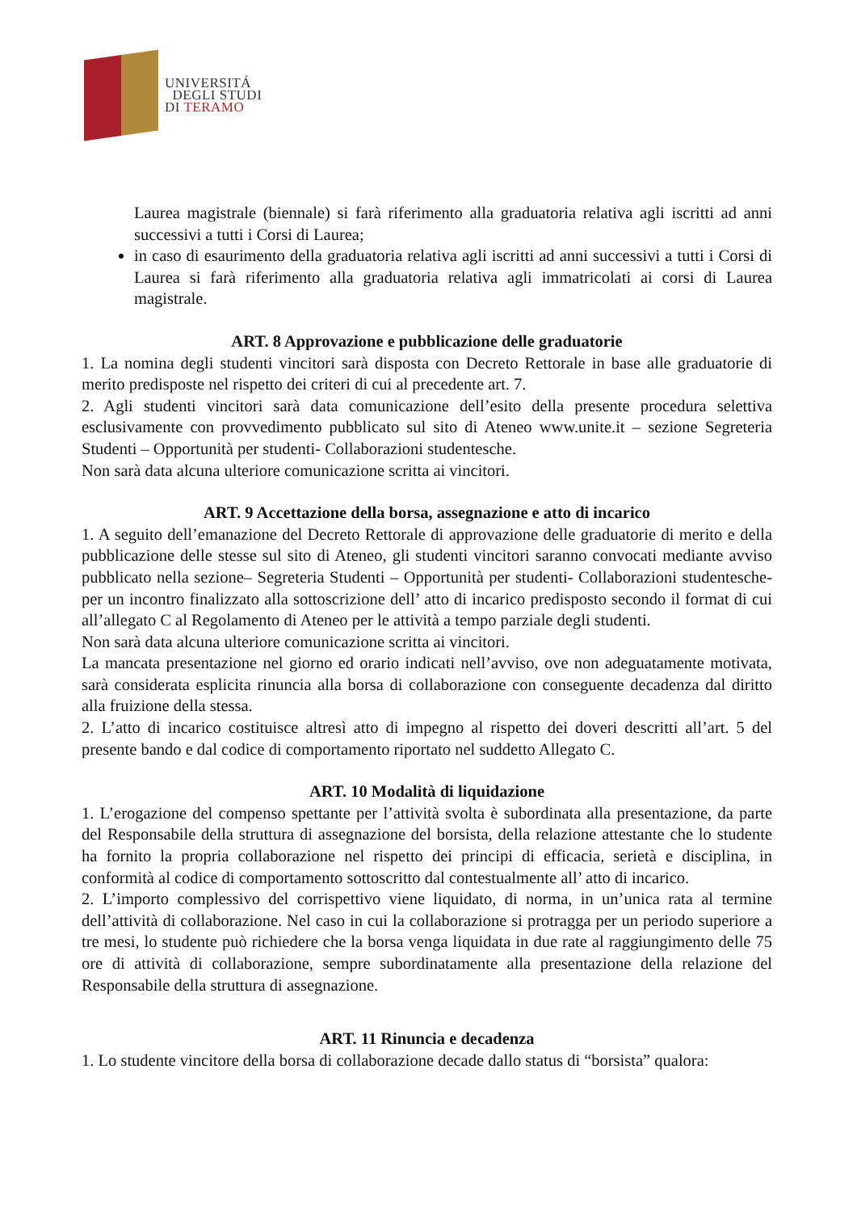UNIVERSITÁ
DEGLI STUDI
DI TERAMO
Laurea magistrale (biennale) si farà riferimento alla graduatoria relativa agli iscritti ad anni successivi a tutti i Corsi di Laurea;
in caso di esaurimento della graduatoria relativa agli iscritti ad anni successivi a tutti i Corsi di Laurea si farà riferimento alla graduatoria relativa agli immatricolati ai corsi di Laurea magistrale.
ART. 8 Approvazione e pubblicazione delle graduatorie
1. La nomina degli studenti vincitori sarà disposta con Decreto Rettorale in base alle graduatorie di merito predisposte nel rispetto dei criteri di cui al precedente art. 7.
2. Agli studenti vincitori sarà data comunicazione dell’esito della presente procedura selettiva esclusivamente con provvedimento pubblicato sul sito di Ateneo www.unite.it – sezione Segreteria Studenti – Opportunità per studenti- Collaborazioni studentesche.
Non sarà data alcuna ulteriore comunicazione scritta ai vincitori.
ART. 9 Accettazione della borsa, assegnazione e atto di incarico
1. A seguito dell’emanazione del Decreto Rettorale di approvazione delle graduatorie di merito e della pubblicazione delle stesse sul sito di Ateneo, gli studenti vincitori saranno convocati mediante avviso pubblicato nella sezione– Segreteria Studenti – Opportunità per studenti- Collaborazioni studentesche- per un incontro finalizzato alla sottoscrizione dell’ atto di incarico predisposto secondo il format di cui all’allegato C al Regolamento di Ateneo per le attività a tempo parziale degli studenti.
Non sarà data alcuna ulteriore comunicazione scritta ai vincitori.
La mancata presentazione nel giorno ed orario indicati nell’avviso, ove non adeguatamente motivata, sarà considerata esplicita rinuncia alla borsa di collaborazione con conseguente decadenza dal diritto alla fruizione della stessa.
2. L’atto di incarico costituisce altresì atto di impegno al rispetto dei doveri descritti all’art. 5 del presente bando e dal codice di comportamento riportato nel suddetto Allegato C.
ART. 10 Modalità di liquidazione
1. L’erogazione del compenso spettante per l’attività svolta è subordinata alla presentazione, da parte del Responsabile della struttura di assegnazione del borsista, della relazione attestante che lo studente ha fornito la propria collaborazione nel rispetto dei principi di efficacia, serietà e disciplina, in conformità al codice di comportamento sottoscritto dal contestualmente all’ atto di incarico.
2. L’importo complessivo del corrispettivo viene liquidato, di norma, in un’unica rata al termine dell’attività di collaborazione. Nel caso in cui la collaborazione si protragga per un periodo superiore a tre mesi, lo studente può richiedere che la borsa venga liquidata in due rate al raggiungimento delle 75 ore di attività di collaborazione, sempre subordinatamente alla presentazione della relazione del Responsabile della struttura di assegnazione.
ART. 11 Rinuncia e decadenza
1. Lo studente vincitore della borsa di collaborazione decade dallo status di “borsista” qualora: